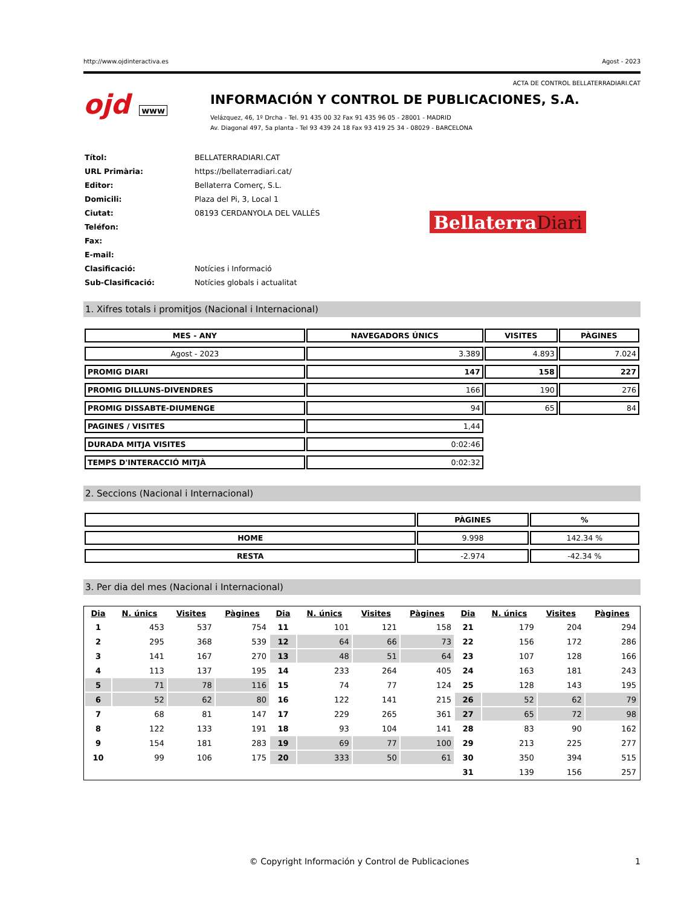http://www.ojdinteractiva.es Agost - 2023
ACTA DE CONTROL BELLATERRADIARI.CAT
ojd www
INFORMACIÓN Y CONTROL DE PUBLICACIONES, S.A.
Velázquez, 46, 1º Drcha - Tel. 91 435 00 32 Fax 91 435 96 05 - 28001 - MADRID
Av. Diagonal 497, 5a planta - Tel 93 439 24 18 Fax 93 419 25 34 - 08029 - BARCELONA
| Títol: | BELLATERRADIARI.CAT |
| URL Primària: | https://bellaterradiari.cat/ |
| Editor: | Bellaterra Comerç, S.L. |
| Domicili: | Plaza del Pi, 3, Local 1 |
| Ciutat: | 08193 CERDANYOLA DEL VALLÉS |
| Teléfon: | |
| Fax: | |
| E-mail: | |
| Clasificació: | Notícies i Informació |
| Sub-Clasificació: | Notícies globals i actualitat |
BellaterraDiari
1. Xifres totals i promitjos (Nacional i Internacional)
| MES - ANY | NAVEGADORS ÚNICS | VISITES | PÀGINES |
| --- | --- | --- | --- |
| Agost - 2023 | 3.389 | 4.893 | 7.024 |
| PROMIG DIARI | 147 | 158 | 227 |
| PROMIG DILLUNS-DIVENDRES | 166 | 190 | 276 |
| PROMIG DISSABTE-DIUMENGE | 94 | 65 | 84 |
| PAGINES / VISITES | 1,44 | | |
| DURADA MITJA VISITES | 0:02:46 | | |
| TEMPS D'INTERACCIÓ MITJÀ | 0:02:32 | | |
2. Seccions (Nacional i Internacional)
| | PÀGINES | % |
| --- | --- | --- |
| HOME | 9.998 | 142.34 % |
| RESTA | -2.974 | -42.34 % |
3. Per dia del mes (Nacional i Internacional)
| Dia | N. únics | Visites | Pàgines | Dia | N. únics | Visites | Pàgines | Dia | N. únics | Visites | Pàgines |
| --- | --- | --- | --- | --- | --- | --- | --- | --- | --- | --- | --- |
| 1 | 453 | 537 | 754 | 11 | 101 | 121 | 158 | 21 | 179 | 204 | 294 |
| 2 | 295 | 368 | 539 | 12 | 64 | 66 | 73 | 22 | 156 | 172 | 286 |
| 3 | 141 | 167 | 270 | 13 | 48 | 51 | 64 | 23 | 107 | 128 | 166 |
| 4 | 113 | 137 | 195 | 14 | 233 | 264 | 405 | 24 | 163 | 181 | 243 |
| 5 | 71 | 78 | 116 | 15 | 74 | 77 | 124 | 25 | 128 | 143 | 195 |
| 6 | 52 | 62 | 80 | 16 | 122 | 141 | 215 | 26 | 52 | 62 | 79 |
| 7 | 68 | 81 | 147 | 17 | 229 | 265 | 361 | 27 | 65 | 72 | 98 |
| 8 | 122 | 133 | 191 | 18 | 93 | 104 | 141 | 28 | 83 | 90 | 162 |
| 9 | 154 | 181 | 283 | 19 | 69 | 77 | 100 | 29 | 213 | 225 | 277 |
| 10 | 99 | 106 | 175 | 20 | 333 | 50 | 61 | 30 | 350 | 394 | 515 |
| | | | | | | | | 31 | 139 | 156 | 257 |
© Copyright Información y Control de Publicaciones 1